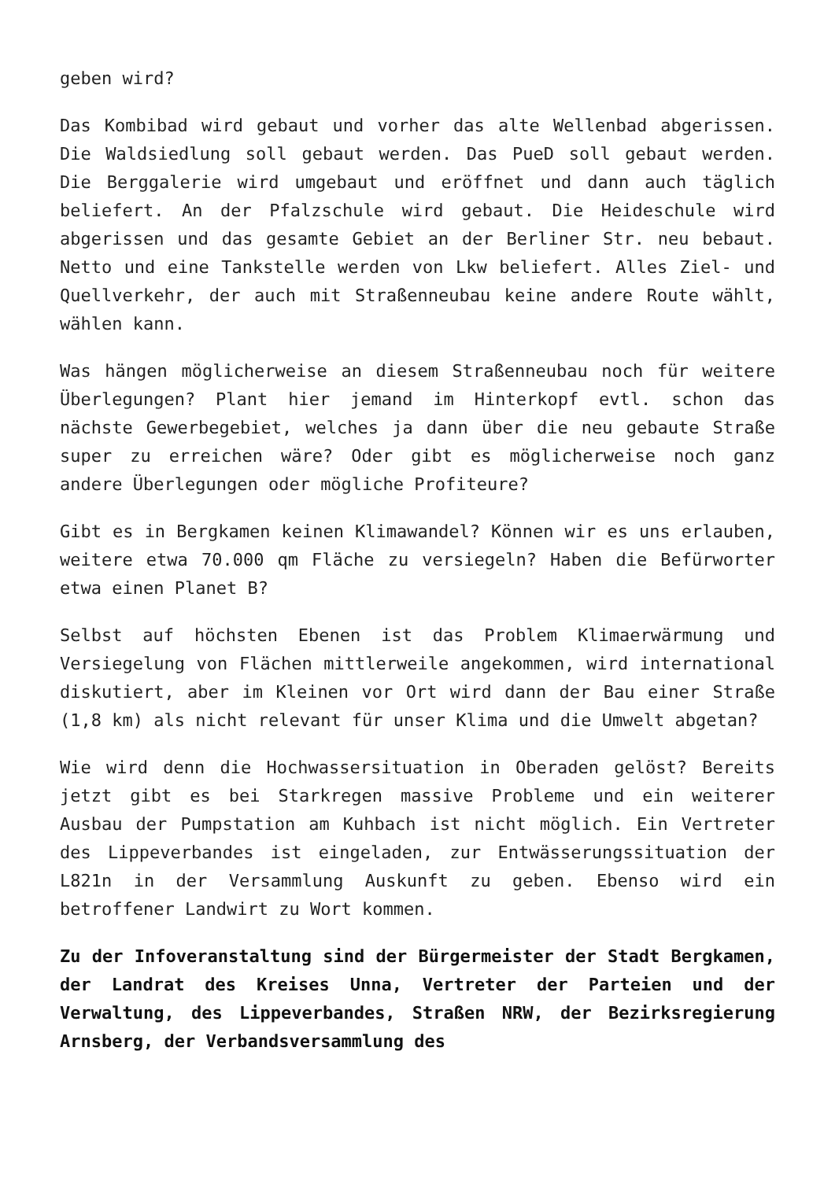geben wird?
Das Kombibad wird gebaut und vorher das alte Wellenbad abgerissen. Die Waldsiedlung soll gebaut werden. Das PueD soll gebaut werden. Die Berggalerie wird umgebaut und eröffnet und dann auch täglich beliefert. An der Pfalzschule wird gebaut. Die Heideschule wird abgerissen und das gesamte Gebiet an der Berliner Str. neu bebaut. Netto und eine Tankstelle werden von Lkw beliefert. Alles Ziel- und Quellverkehr, der auch mit Straßenneubau keine andere Route wählt, wählen kann.
Was hängen möglicherweise an diesem Straßenneubau noch für weitere Überlegungen? Plant hier jemand im Hinterkopf evtl. schon das nächste Gewerbegebiet, welches ja dann über die neu gebaute Straße super zu erreichen wäre? Oder gibt es möglicherweise noch ganz andere Überlegungen oder mögliche Profiteure?
Gibt es in Bergkamen keinen Klimawandel? Können wir es uns erlauben, weitere etwa 70.000 qm Fläche zu versiegeln? Haben die Befürworter etwa einen Planet B?
Selbst auf höchsten Ebenen ist das Problem Klimaerwärmung und Versiegelung von Flächen mittlerweile angekommen, wird international diskutiert, aber im Kleinen vor Ort wird dann der Bau einer Straße (1,8 km) als nicht relevant für unser Klima und die Umwelt abgetan?
Wie wird denn die Hochwassersituation in Oberaden gelöst? Bereits jetzt gibt es bei Starkregen massive Probleme und ein weiterer Ausbau der Pumpstation am Kuhbach ist nicht möglich. Ein Vertreter des Lippeverbandes ist eingeladen, zur Entwässerungssituation der L821n in der Versammlung Auskunft zu geben. Ebenso wird ein betroffener Landwirt zu Wort kommen.
Zu der Infoveranstaltung sind der Bürgermeister der Stadt Bergkamen, der Landrat des Kreises Unna, Vertreter der Parteien und der Verwaltung, des Lippeverbandes, Straßen NRW, der Bezirksregierung Arnsberg, der Verbandsversammlung des